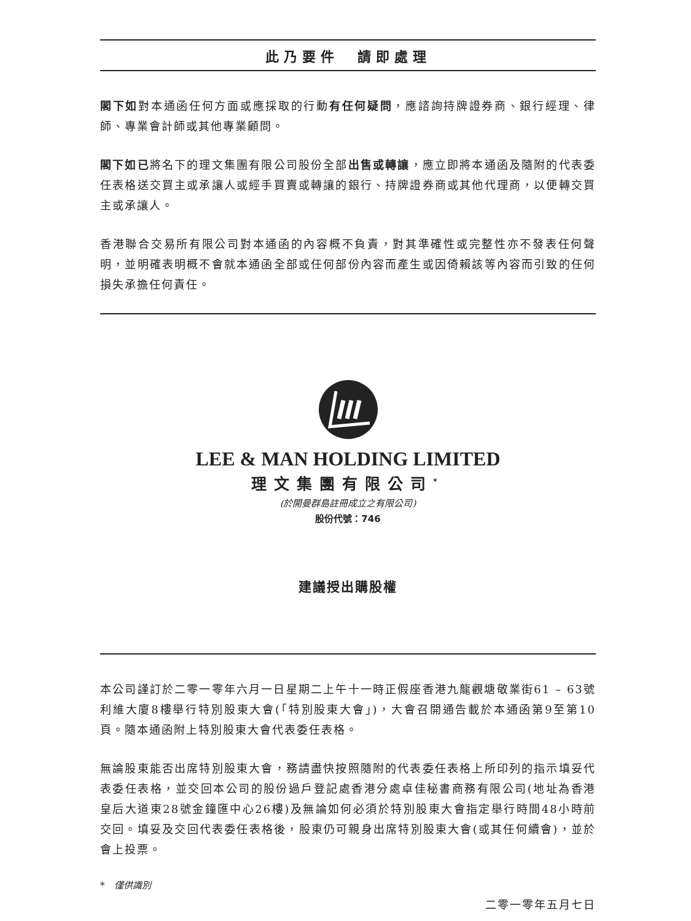此乃要件　請即處理
閣下如對本通函任何方面或應採取的行動有任何疑問，應諮詢持牌證券商、銀行經理、律師、專業會計師或其他專業顧問。
閣下如已將名下的理文集團有限公司股份全部出售或轉讓，應立即將本通函及隨附的代表委任表格送交買主或承讓人或經手買賣或轉讓的銀行、持牌證券商或其他代理商，以便轉交買主或承讓人。
香港聯合交易所有限公司對本通函的內容概不負責，對其準確性或完整性亦不發表任何聲明，並明確表明概不會就本通函全部或任何部份內容而產生或因倚賴該等內容而引致的任何損失承擔任何責任。
LEE & MAN HOLDING LIMITED
理文集團有限公司<sup>*</sup>
(於開曼群島註冊成立之有限公司)
股份代號：746
建議授出購股權
本公司謹訂於二零一零年六月一日星期二上午十一時正假座香港九龍觀塘敬業街61 – 63號利維大廈8樓舉行特別股東大會(「特別股東大會」)，大會召開通告載於本通函第9至第10頁。隨本通函附上特別股東大會代表委任表格。
無論股東能否出席特別股東大會，務請盡快按照隨附的代表委任表格上所印列的指示填妥代表委任表格，並交回本公司的股份過戶登記處香港分處卓佳秘書商務有限公司(地址為香港皇后大道東28號金鐘匯中心26樓)及無論如何必須於特別股東大會指定舉行時間48小時前交回。填妥及交回代表委任表格後，股東仍可親身出席特別股東大會(或其任何續會)，並於會上投票。
*　僅供識別
二零一零年五月七日